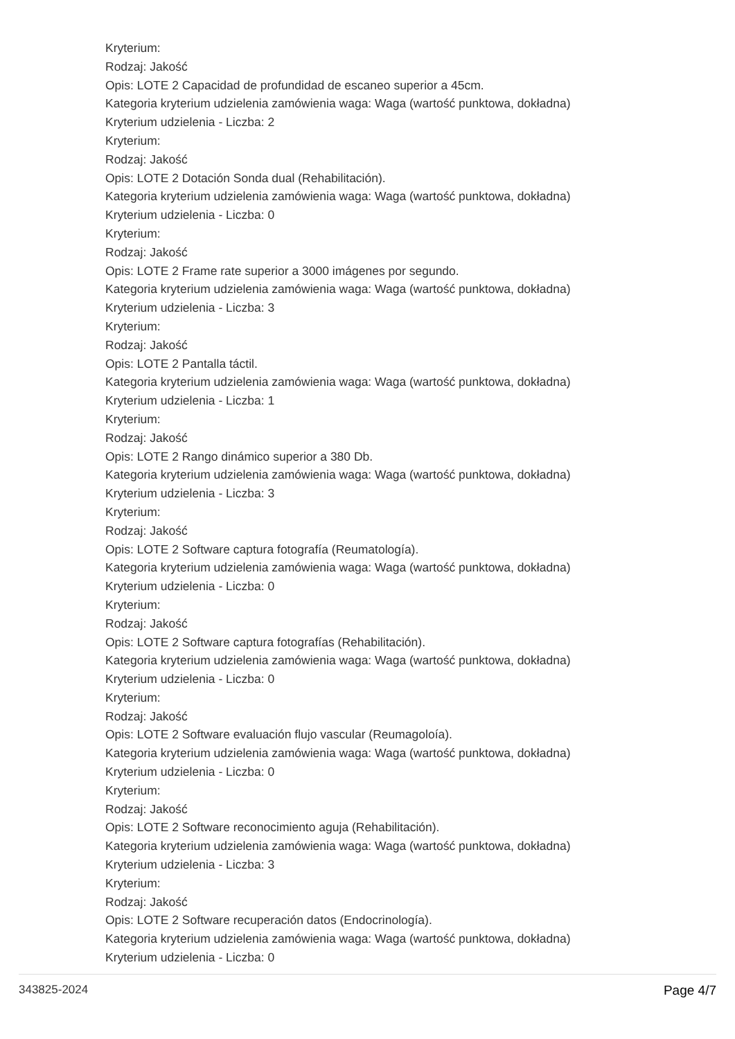Kryterium:
Rodzaj: Jakość
Opis: LOTE 2 Capacidad de profundidad de escaneo superior a 45cm.
Kategoria kryterium udzielenia zamówienia waga: Waga (wartość punktowa, dokładna)
Kryterium udzielenia - Liczba: 2
Kryterium:
Rodzaj: Jakość
Opis: LOTE 2 Dotación Sonda dual (Rehabilitación).
Kategoria kryterium udzielenia zamówienia waga: Waga (wartość punktowa, dokładna)
Kryterium udzielenia - Liczba: 0
Kryterium:
Rodzaj: Jakość
Opis: LOTE 2 Frame rate superior a 3000 imágenes por segundo.
Kategoria kryterium udzielenia zamówienia waga: Waga (wartość punktowa, dokładna)
Kryterium udzielenia - Liczba: 3
Kryterium:
Rodzaj: Jakość
Opis: LOTE 2 Pantalla táctil.
Kategoria kryterium udzielenia zamówienia waga: Waga (wartość punktowa, dokładna)
Kryterium udzielenia - Liczba: 1
Kryterium:
Rodzaj: Jakość
Opis: LOTE 2 Rango dinámico superior a 380 Db.
Kategoria kryterium udzielenia zamówienia waga: Waga (wartość punktowa, dokładna)
Kryterium udzielenia - Liczba: 3
Kryterium:
Rodzaj: Jakość
Opis: LOTE 2 Software captura fotografía (Reumatología).
Kategoria kryterium udzielenia zamówienia waga: Waga (wartość punktowa, dokładna)
Kryterium udzielenia - Liczba: 0
Kryterium:
Rodzaj: Jakość
Opis: LOTE 2 Software captura fotografías (Rehabilitación).
Kategoria kryterium udzielenia zamówienia waga: Waga (wartość punktowa, dokładna)
Kryterium udzielenia - Liczba: 0
Kryterium:
Rodzaj: Jakość
Opis: LOTE 2 Software evaluación flujo vascular (Reumagoloía).
Kategoria kryterium udzielenia zamówienia waga: Waga (wartość punktowa, dokładna)
Kryterium udzielenia - Liczba: 0
Kryterium:
Rodzaj: Jakość
Opis: LOTE 2 Software reconocimiento aguja (Rehabilitación).
Kategoria kryterium udzielenia zamówienia waga: Waga (wartość punktowa, dokładna)
Kryterium udzielenia - Liczba: 3
Kryterium:
Rodzaj: Jakość
Opis: LOTE 2 Software recuperación datos (Endocrinología).
Kategoria kryterium udzielenia zamówienia waga: Waga (wartość punktowa, dokładna)
Kryterium udzielenia - Liczba: 0
343825-2024 Page 4/7